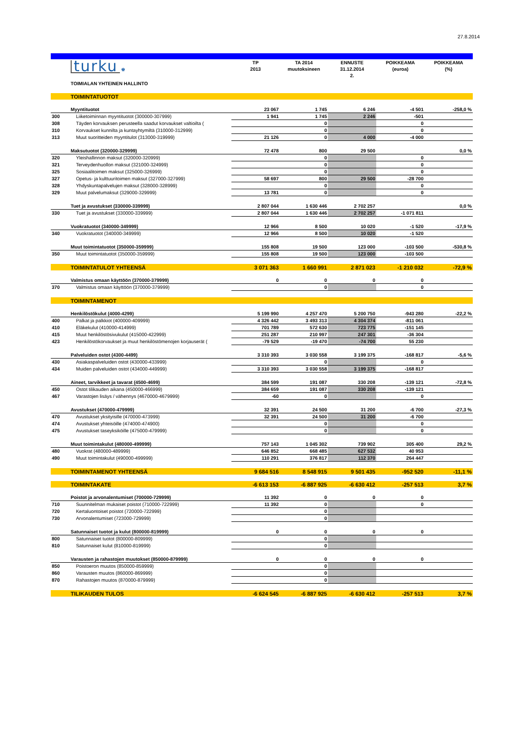27.8.2014
| | turku ♚ | TP 2013 | TA 2014 muutoksineen | ENNUSTE 31.12.2014 2. | POIKKEAMA (euroa) | POIKKEAMA (%) |
| | TOIMIALAN YHTEINEN HALLINTO | | | | | |
| | TOIMINTATUOTOT | | | | | |
| | Myyntituotot | 23 067 | 1 745 | 6 246 | -4 501 | -258,0 % |
| 300 | Liiketoiminnan myyntituotot (300000-307999) | 1 941 | 1 745 | 2 246 | -501 | |
| 308 | Täyden korvauksen perusteella saadut korvaukset valtioilta ( | | 0 | | 0 | |
| 310 | Korvaukset kunnilta ja kuntayhtymiltä (310000-312999) | | 0 | | 0 | |
| 313 | Muut suoritteiden myyntitulot (313000-319999) | 21 126 | 0 | 4 000 | -4 000 | |
| | Maksutuotot (320000-329999) | 72 478 | 800 | 29 500 | | 0,0 % |
| 320 | Yleishallinnon maksut (320000-320999) | | 0 | | 0 | |
| 321 | Terveydenhuollon maksut (321000-324999) | | 0 | | 0 | |
| 325 | Sosiaalitoimen maksut (325000-326999) | | 0 | | 0 | |
| 327 | Opetus- ja kulttuuritoimen maksut (327000-327999) | 58 697 | 800 | 29 500 | -28 700 | |
| 328 | Yhdyskuntapalvelujen maksut (328000-328999) | | 0 | | 0 | |
| 329 | Muut palvelumaksut (329000-329999) | 13 781 | 0 | | 0 | |
| | Tuet ja avustukset (330000-339999) | 2 807 044 | 1 630 446 | 2 702 257 | | 0,0 % |
| 330 | Tuet ja avustukset (330000-339999) | 2 807 044 | 1 630 446 | 2 702 257 | -1 071 811 | |
| | Vuokratuotot (340000-349999) | 12 966 | 8 500 | 10 020 | -1 520 | -17,9 % |
| 340 | Vuokratuotot (340000-349999) | 12 966 | 8 500 | 10 020 | -1 520 | |
| | Muut toimintatuotot (350000-359999) | 155 808 | 19 500 | 123 000 | -103 500 | -530,8 % |
| 350 | Muut toimintatuotot (350000-359999) | 155 808 | 19 500 | 123 000 | -103 500 | |
| | TOIMINTATULOT YHTEENSÄ | 3 071 363 | 1 660 991 | 2 871 023 | -1 210 032 | -72,9 % |
| | Valmistus omaan käyttöön (370000-379999) | 0 | 0 | 0 | 0 | |
| 370 | Valmistus omaan käyttöön (370000-379999) | | 0 | | 0 | |
| | TOIMINTAMENOT | | | | | |
| | Henkilöstökulut (4000-4299) | 5 199 990 | 4 257 470 | 5 200 750 | -943 280 | -22,2 % |
| 400 | Palkat ja palkkiot (400000-409999) | 4 326 442 | 3 493 313 | 4 304 374 | -811 061 | |
| 410 | Eläkekulut (410000-414999) | 701 789 | 572 630 | 723 775 | -151 145 | |
| 415 | Muut henkilöstösivukulut (415000-422999) | 251 287 | 210 997 | 247 301 | -36 304 | |
| 423 | Henkilöstökorvaukset ja muut henkilöstömenojen korjauserät ( | -79 529 | -19 470 | -74 700 | 55 230 | |
| | Palveluiden ostot (4300-4499) | 3 310 393 | 3 030 558 | 3 199 375 | -168 817 | -5,6 % |
| 430 | Asiakaspalveluiden ostot (430000-433999) | | 0 | | 0 | |
| 434 | Muiden palveluiden ostot (434000-449999) | 3 310 393 | 3 030 558 | 3 199 375 | -168 817 | |
| | Aineet, tarvikkeet ja tavarat (4500-4699) | 384 599 | 191 087 | 330 208 | -139 121 | -72,8 % |
| 450 | Ostot tilikauden aikana (450000-466999) | 384 659 | 191 087 | 330 208 | -139 121 | |
| 467 | Varastojen lisäys / vähennys (4670000-4679999) | -60 | 0 | | 0 | |
| | Avustukset (470000-479999) | 32 391 | 24 500 | 31 200 | -6 700 | -27,3 % |
| 470 | Avustukset yksityisille (470000-473999) | 32 391 | 24 500 | 31 200 | -6 700 | |
| 474 | Avustukset yhteisöille (474000-474900) | | 0 | | 0 | |
| 475 | Avustukset taseyksiköille (475000-479999) | | 0 | | 0 | |
| | Muut toimintakulut (480000-499999) | 757 143 | 1 045 302 | 739 902 | 305 400 | 29,2 % |
| 480 | Vuokrat (480000-489999) | 646 852 | 668 485 | 627 532 | 40 953 | |
| 490 | Muut toimintakulut (490000-499999) | 110 291 | 376 817 | 112 370 | 264 447 | |
| | TOIMINTAMENOT YHTEENSÄ | 9 684 516 | 8 548 915 | 9 501 435 | -952 520 | -11,1 % |
| | TOIMINTAKATE | -6 613 153 | -6 887 925 | -6 630 412 | -257 513 | 3,7 % |
| | Poistot ja arvonalentumiset (700000-729999) | 11 392 | 0 | 0 | 0 | |
| 710 | Suunnitelman mukaiset poistot (710000-722999) | 11 392 | 0 | | 0 | |
| 720 | Kertaluontoiset poistot (720000-722999) | | 0 | | | |
| 730 | Arvonalentumiset (723000-729999) | | 0 | | | |
| | Satunnaiset tuotot ja kulut (800000-819999) | 0 | 0 | 0 | 0 | |
| 800 | Satunnaiset tuotot (800000-809999) | | 0 | | | |
| 810 | Satunnaiset kulut (810000-819999) | | 0 | | | |
| | Varausten ja rahastojen muutokset (850000-879999) | 0 | 0 | 0 | 0 | |
| 850 | Poistoeron muutos (850000-859999) | | 0 | | | |
| 860 | Varausten muutos (860000-869999) | | 0 | | | |
| 870 | Rahastojen muutos (870000-879999) | | 0 | | | |
| | TILIKAUDEN TULOS | -6 624 545 | -6 887 925 | -6 630 412 | -257 513 | 3,7 % |